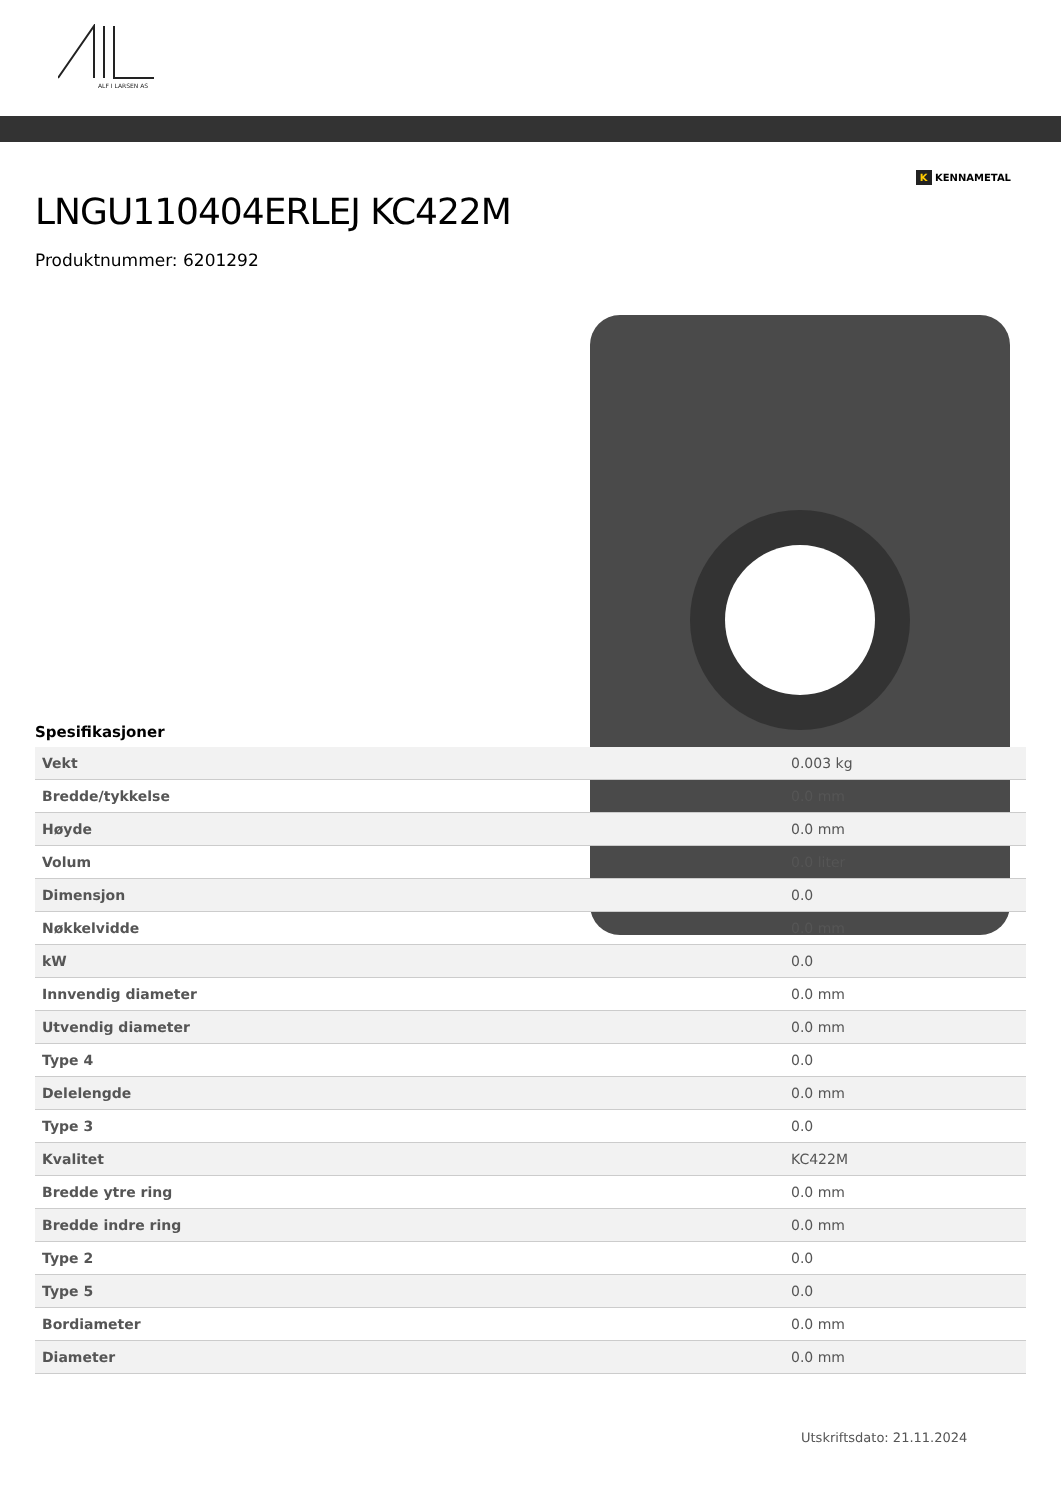ALF I LARSEN AS
K KENNAMETAL
LNGU110404ERLEJ KC422M
Produktnummer: 6201292
Spesifikasjoner
| Vekt | 0.003 kg |
| Bredde/tykkelse | 0.0 mm |
| Høyde | 0.0 mm |
| Volum | 0.0 liter |
| Dimensjon | 0.0 |
| Nøkkelvidde | 0.0 mm |
| kW | 0.0 |
| Innvendig diameter | 0.0 mm |
| Utvendig diameter | 0.0 mm |
| Type 4 | 0.0 |
| Delelengde | 0.0 mm |
| Type 3 | 0.0 |
| Kvalitet | KC422M |
| Bredde ytre ring | 0.0 mm |
| Bredde indre ring | 0.0 mm |
| Type 2 | 0.0 |
| Type 5 | 0.0 |
| Bordiameter | 0.0 mm |
| Diameter | 0.0 mm |
Utskriftsdato: 21.11.2024